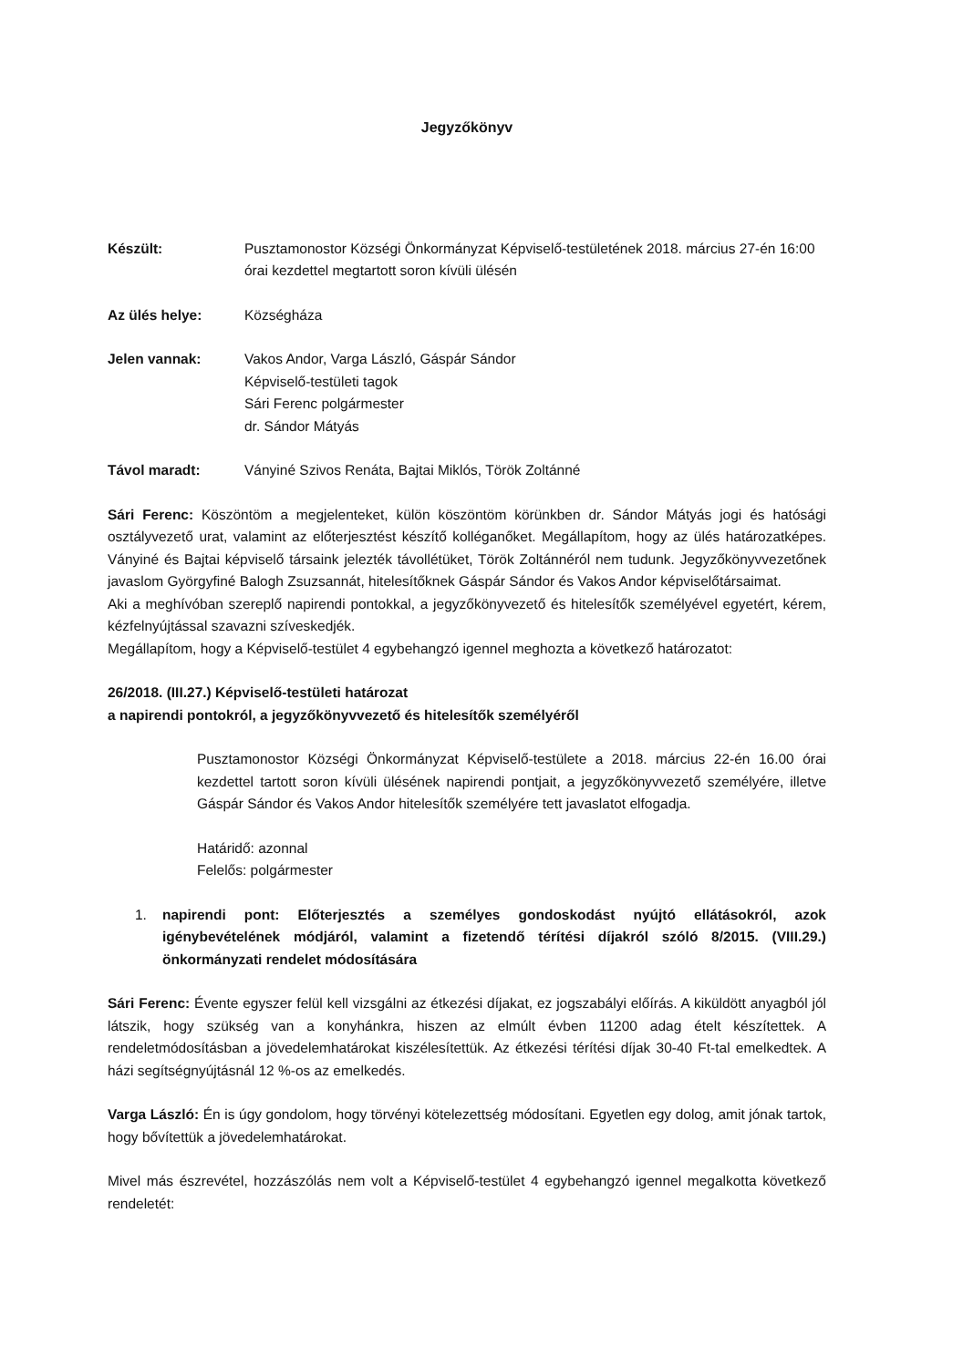Jegyzőkönyv
Készült: Pusztamonostor Községi Önkormányzat Képviselő-testületének 2018. március 27-én 16:00 órai kezdettel megtartott soron kívüli ülésén
Az ülés helye: Községháza
Jelen vannak: Vakos Andor, Varga László, Gáspár Sándor
Képviselő-testületi tagok
Sári Ferenc polgármester
dr. Sándor Mátyás
Távol maradt: Ványiné Szivos Renáta, Bajtai Miklós, Török Zoltánné
Sári Ferenc: Köszöntöm a megjelenteket, külön köszöntöm körünkben dr. Sándor Mátyás jogi és hatósági osztályvezető urat, valamint az előterjesztést készítő kolléganőket. Megállapítom, hogy az ülés határozatképes. Ványiné és Bajtai képviselő társaink jelezték távollétüket, Török Zoltánnéról nem tudunk. Jegyzőkönyvvezetőnek javaslom Györgyfiné Balogh Zsuzsannát, hitelesítőknek Gáspár Sándor és Vakos Andor képviselőtársaimat.
Aki a meghívóban szereplő napirendi pontokkal, a jegyzőkönyvezető és hitelesítők személyével egyetért, kérem, kézfelnyújtással szavazni szíveskedjék.
Megállapítom, hogy a Képviselő-testület 4 egybehangzó igennel meghozta a következő határozatot:
26/2018. (III.27.) Képviselő-testületi határozat
a napirendi pontokról, a jegyzőkönyvvezető és hitelesítők személyéről
Pusztamonostor Községi Önkormányzat Képviselő-testülete a 2018. március 22-én 16.00 órai kezdettel tartott soron kívüli ülésének napirendi pontjait, a jegyzőkönyvvezető személyére, illetve Gáspár Sándor és Vakos Andor hitelesítők személyére tett javaslatot elfogadja.
Határidő: azonnal
Felelős: polgármester
1. napirendi pont: Előterjesztés a személyes gondoskodást nyújtó ellátásokról, azok igénybevételének módjáról, valamint a fizetendő térítési díjakról szóló 8/2015. (VIII.29.) önkormányzati rendelet módosítására
Sári Ferenc: Évente egyszer felül kell vizsgálni az étkezési díjakat, ez jogszabályi előírás. A kiküldött anyagból jól látszik, hogy szükség van a konyhánkra, hiszen az elmúlt évben 11200 adag ételt készítettek. A rendeletmódosításban a jövedelemhatárokat kiszélesítettük. Az étkezési térítési díjak 30-40 Ft-tal emelkedtek. A házi segítségnyújtásnál 12 %-os az emelkedés.
Varga László: Én is úgy gondolom, hogy törvényi kötelezettség módosítani. Egyetlen egy dolog, amit jónak tartok, hogy bővítettük a jövedelemhatárokat.
Mivel más észrevétel, hozzászólás nem volt a Képviselő-testület 4 egybehangzó igennel megalkotta következő rendeletét: